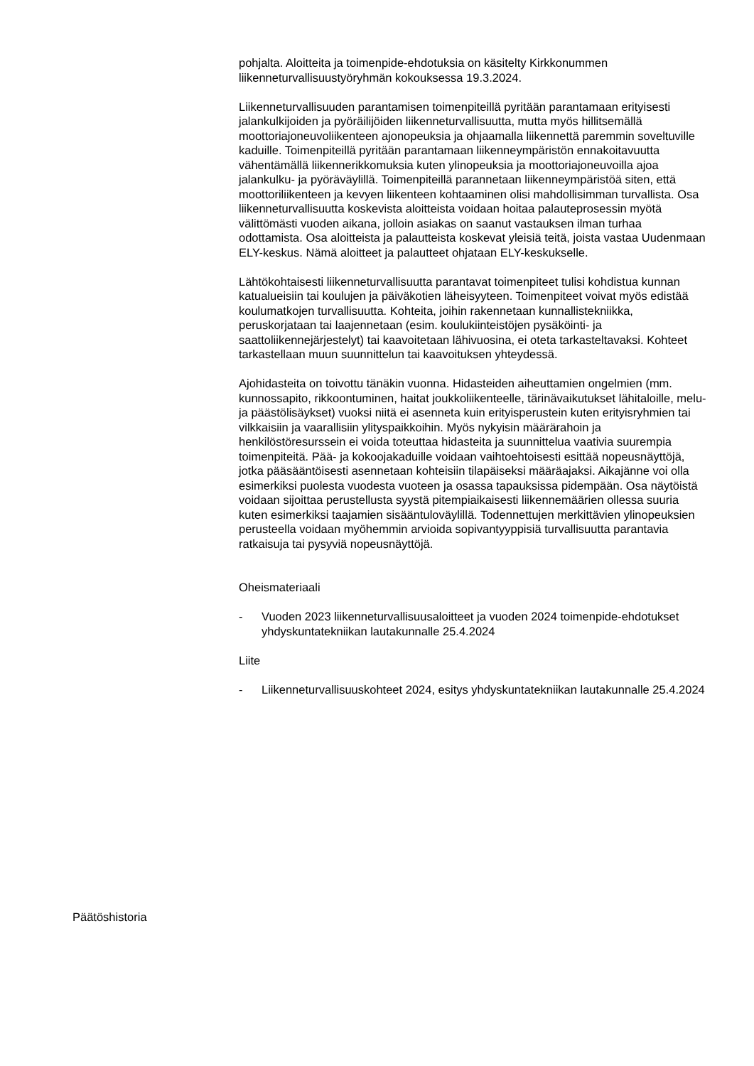pohjalta. Aloitteita ja toimenpide-ehdotuksia on käsitelty Kirkkonummen liikenneturvallisuustyöryhmän kokouksessa 19.3.2024.
Liikenneturvallisuuden parantamisen toimenpiteillä pyritään parantamaan erityisesti jalankulkijoiden ja pyöräilijöiden liikenneturvallisuutta, mutta myös hillitsemällä moottoriajoneuvoliikenteen ajonopeuksia ja ohjaamalla liikennettä paremmin soveltuville kaduille. Toimenpiteillä pyritään parantamaan liikenneympäristön ennakoitavuutta vähentämällä liikennerikkomuksia kuten ylinopeuksia ja moottoriajoneuvoilla ajoa jalankulku- ja pyöräväylillä. Toimenpiteillä parannetaan liikenneympäristöä siten, että moottoriliikenteen ja kevyen liikenteen kohtaaminen olisi mahdollisimman turvallista. Osa liikenneturvallisuutta koskevista aloitteista voidaan hoitaa palauteprosessin myötä välittömästi vuoden aikana, jolloin asiakas on saanut vastauksen ilman turhaa odottamista. Osa aloitteista ja palautteista koskevat yleisiä teitä, joista vastaa Uudenmaan ELY-keskus. Nämä aloitteet ja palautteet ohjataan ELY-keskukselle.
Lähtökohtaisesti liikenneturvallisuutta parantavat toimenpiteet tulisi kohdistua kunnan katualueisiin tai koulujen ja päiväkotien läheisyyteen. Toimenpiteet voivat myös edistää koulumatkojen turvallisuutta. Kohteita, joihin rakennetaan kunnallistekniikka, peruskorjataan tai laajennetaan (esim. koulukiinteistöjen pysäköinti- ja saattoliikennejärjestelyt) tai kaavoitetaan lähivuosina, ei oteta tarkasteltavaksi. Kohteet tarkastellaan muun suunnittelun tai kaavoituksen yhteydessä.
Ajohidasteita on toivottu tänäkin vuonna. Hidasteiden aiheuttamien ongelmien (mm. kunnossapito, rikkoontuminen, haitat joukkoliikenteelle, tärinävaikutukset lähitaloille, melu- ja päästölisäykset) vuoksi niitä ei asenneta kuin erityisperustein kuten erityisryhmien tai vilkkaisiin ja vaarallisiin ylityspaikkoihin. Myös nykyisin määrärahoin ja henkilöstöresurssein ei voida toteuttaa hidasteita ja suunnittelua vaativia suurempia toimenpiteitä. Pää- ja kokoojakaduille voidaan vaihtoehtoisesti esittää nopeusnäyttöjä, jotka pääsääntöisesti asennetaan kohteisiin tilapäiseksi määräajaksi. Aikajänne voi olla esimerkiksi puolesta vuodesta vuoteen ja osassa tapauksissa pidempään. Osa näytöistä voidaan sijoittaa perustellusta syystä pitempiaikaisesti liikennemäärien ollessa suuria kuten esimerkiksi taajamien sisääntuloväylillä. Todennettujen merkittävien ylinopeuksien perusteella voidaan myöhemmin arvioida sopivantyyppisiä turvallisuutta parantavia ratkaisuja tai pysyviä nopeusnäyttöjä.
Oheismateriaali
- Vuoden 2023 liikenneturvallisuusaloitteet ja vuoden 2024 toimenpide-ehdotukset yhdyskuntatekniikan lautakunnalle 25.4.2024
Liite
- Liikenneturvallisuuskohteet 2024, esitys yhdyskuntatekniikan lautakunnalle 25.4.2024
Päätöshistoria